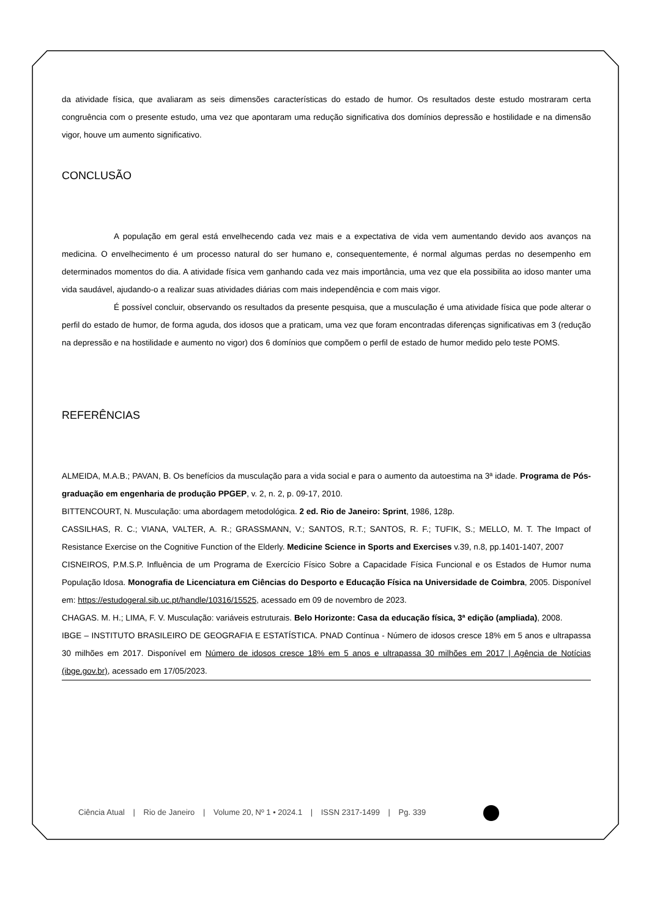da atividade física, que avaliaram as seis dimensões características do estado de humor. Os resultados deste estudo mostraram certa congruência com o presente estudo, uma vez que apontaram uma redução significativa dos domínios depressão e hostilidade e na dimensão vigor, houve um aumento significativo.
CONCLUSÃO
A população em geral está envelhecendo cada vez mais e a expectativa de vida vem aumentando devido aos avanços na medicina. O envelhecimento é um processo natural do ser humano e, consequentemente, é normal algumas perdas no desempenho em determinados momentos do dia. A atividade física vem ganhando cada vez mais importância, uma vez que ela possibilita ao idoso manter uma vida saudável, ajudando-o a realizar suas atividades diárias com mais independência e com mais vigor.
É possível concluir, observando os resultados da presente pesquisa, que a musculação é uma atividade física que pode alterar o perfil do estado de humor, de forma aguda, dos idosos que a praticam, uma vez que foram encontradas diferenças significativas em 3 (redução na depressão e na hostilidade e aumento no vigor) dos 6 domínios que compõem o perfil de estado de humor medido pelo teste POMS.
REFERÊNCIAS
ALMEIDA, M.A.B.; PAVAN, B. Os benefícios da musculação para a vida social e para o aumento da autoestima na 3ª idade. Programa de Pós-graduação em engenharia de produção PPGEP, v. 2, n. 2, p. 09-17, 2010.
BITTENCOURT, N. Musculação: uma abordagem metodológica. 2 ed. Rio de Janeiro: Sprint, 1986, 128p.
CASSILHAS, R. C.; VIANA, VALTER, A. R.; GRASSMANN, V.; SANTOS, R.T.; SANTOS, R. F.; TUFIK, S.; MELLO, M. T. The Impact of Resistance Exercise on the Cognitive Function of the Elderly. Medicine Science in Sports and Exercises v.39, n.8, pp.1401-1407, 2007
CISNEIROS, P.M.S.P. Influência de um Programa de Exercício Físico Sobre a Capacidade Física Funcional e os Estados de Humor numa População Idosa. Monografia de Licenciatura em Ciências do Desporto e Educação Física na Universidade de Coimbra, 2005. Disponível em: https://estudogeral.sib.uc.pt/handle/10316/15525, acessado em 09 de novembro de 2023.
CHAGAS. M. H.; LIMA, F. V. Musculação: variáveis estruturais. Belo Horizonte: Casa da educação física, 3ª edição (ampliada), 2008.
IBGE – INSTITUTO BRASILEIRO DE GEOGRAFIA E ESTATÍSTICA. PNAD Contínua - Número de idosos cresce 18% em 5 anos e ultrapassa 30 milhões em 2017. Disponível em Número de idosos cresce 18% em 5 anos e ultrapassa 30 milhões em 2017 | Agência de Notícias (ibge.gov.br), acessado em 17/05/2023.
Ciência Atual | Rio de Janeiro | Volume 20, Nº 1 • 2024.1 | ISSN 2317-1499 | Pg. 339